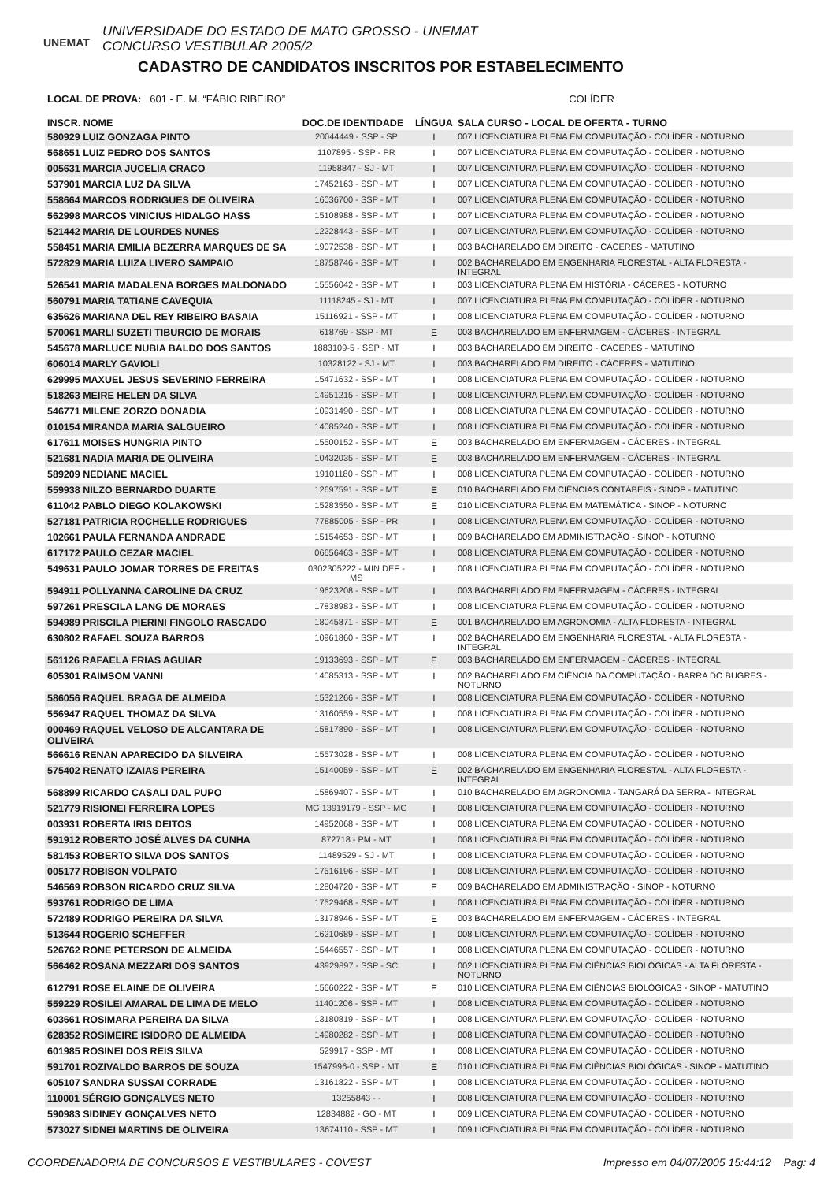UNEMAT
UNIVERSIDADE DO ESTADO DE MATO GROSSO - UNEMAT
CONCURSO VESTIBULAR 2005/2
CADASTRO DE CANDIDATOS INSCRITOS POR ESTABELECIMENTO
LOCAL DE PROVA: 601 - E. M. “FÁBIO RIBEIRO” COLÍDER
| INSCR. NOME | DOC.DE IDENTIDADE | LÍNGUA | SALA CURSO - LOCAL DE OFERTA - TURNO |
| --- | --- | --- | --- |
| 580929 LUIZ GONZAGA PINTO | 20044449 - SSP - SP | I | 007 LICENCIATURA PLENA EM COMPUTAÇÃO - COLÍDER - NOTURNO |
| 568651 LUIZ PEDRO DOS SANTOS | 1107895 - SSP - PR | I | 007 LICENCIATURA PLENA EM COMPUTAÇÃO - COLÍDER - NOTURNO |
| 005631 MARCIA JUCELIA CRACO | 11958847 - SJ - MT | I | 007 LICENCIATURA PLENA EM COMPUTAÇÃO - COLÍDER - NOTURNO |
| 537901 MARCIA LUZ DA SILVA | 17452163 - SSP - MT | I | 007 LICENCIATURA PLENA EM COMPUTAÇÃO - COLÍDER - NOTURNO |
| 558664 MARCOS RODRIGUES DE OLIVEIRA | 16036700 - SSP - MT | I | 007 LICENCIATURA PLENA EM COMPUTAÇÃO - COLÍDER - NOTURNO |
| 562998 MARCOS VINICIUS HIDALGO HASS | 15108988 - SSP - MT | I | 007 LICENCIATURA PLENA EM COMPUTAÇÃO - COLÍDER - NOTURNO |
| 521442 MARIA DE LOURDES NUNES | 12228443 - SSP - MT | I | 007 LICENCIATURA PLENA EM COMPUTAÇÃO - COLÍDER - NOTURNO |
| 558451 MARIA EMILIA BEZERRA MARQUES DE SA | 19072538 - SSP - MT | I | 003 BACHARELADO EM DIREITO - CÁCERES - MATUTINO |
| 572829 MARIA LUIZA LIVERO SAMPAIO | 18758746 - SSP - MT | I | 002 BACHARELADO EM ENGENHARIA FLORESTAL - ALTA FLORESTA - INTEGRAL |
| 526541 MARIA MADALENA BORGES MALDONADO | 15556042 - SSP - MT | I | 003 LICENCIATURA PLENA EM HISTÓRIA - CÁCERES - NOTURNO |
| 560791 MARIA TATIANE CAVEQUIA | 11118245 - SJ - MT | I | 007 LICENCIATURA PLENA EM COMPUTAÇÃO - COLÍDER - NOTURNO |
| 635626 MARIANA DEL REY RIBEIRO BASAIA | 15116921 - SSP - MT | I | 008 LICENCIATURA PLENA EM COMPUTAÇÃO - COLÍDER - NOTURNO |
| 570061 MARLI SUZETI TIBURCIO DE MORAIS | 618769 - SSP - MT | E | 003 BACHARELADO EM ENFERMAGEM - CÁCERES - INTEGRAL |
| 545678 MARLUCE NUBIA BALDO DOS SANTOS | 1883109-5 - SSP - MT | I | 003 BACHARELADO EM DIREITO - CÁCERES - MATUTINO |
| 606014 MARLY GAVIOLI | 10328122 - SJ - MT | I | 003 BACHARELADO EM DIREITO - CÁCERES - MATUTINO |
| 629995 MAXUEL JESUS SEVERINO FERREIRA | 15471632 - SSP - MT | I | 008 LICENCIATURA PLENA EM COMPUTAÇÃO - COLÍDER - NOTURNO |
| 518263 MEIRE HELEN DA SILVA | 14951215 - SSP - MT | I | 008 LICENCIATURA PLENA EM COMPUTAÇÃO - COLÍDER - NOTURNO |
| 546771 MILENE ZORZO DONADIA | 10931490 - SSP - MT | I | 008 LICENCIATURA PLENA EM COMPUTAÇÃO - COLÍDER - NOTURNO |
| 010154 MIRANDA MARIA SALGUEIRO | 14085240 - SSP - MT | I | 008 LICENCIATURA PLENA EM COMPUTAÇÃO - COLÍDER - NOTURNO |
| 617611 MOISES HUNGRIA PINTO | 15500152 - SSP - MT | E | 003 BACHARELADO EM ENFERMAGEM - CÁCERES - INTEGRAL |
| 521681 NADIA MARIA DE OLIVEIRA | 10432035 - SSP - MT | E | 003 BACHARELADO EM ENFERMAGEM - CÁCERES - INTEGRAL |
| 589209 NEDIANE MACIEL | 19101180 - SSP - MT | I | 008 LICENCIATURA PLENA EM COMPUTAÇÃO - COLÍDER - NOTURNO |
| 559938 NILZO BERNARDO DUARTE | 12697591 - SSP - MT | E | 010 BACHARELADO EM CIÊNCIAS CONTÁBEIS - SINOP - MATUTINO |
| 611042 PABLO DIEGO KOLAKOWSKI | 15283550 - SSP - MT | E | 010 LICENCIATURA PLENA EM MATEMÁTICA - SINOP - NOTURNO |
| 527181 PATRICIA ROCHELLE RODRIGUES | 77885005 - SSP - PR | I | 008 LICENCIATURA PLENA EM COMPUTAÇÃO - COLÍDER - NOTURNO |
| 102661 PAULA FERNANDA ANDRADE | 15154653 - SSP - MT | I | 009 BACHARELADO EM ADMINISTRAÇÃO - SINOP - NOTURNO |
| 617172 PAULO CEZAR MACIEL | 06656463 - SSP - MT | I | 008 LICENCIATURA PLENA EM COMPUTAÇÃO - COLÍDER - NOTURNO |
| 549631 PAULO JOMAR TORRES DE FREITAS | 0302305222 - MIN DEF - MS | I | 008 LICENCIATURA PLENA EM COMPUTAÇÃO - COLÍDER - NOTURNO |
| 594911 POLLYANNA CAROLINE DA CRUZ | 19623208 - SSP - MT | I | 003 BACHARELADO EM ENFERMAGEM - CÁCERES - INTEGRAL |
| 597261 PRESCILA LANG DE MORAES | 17838983 - SSP - MT | I | 008 LICENCIATURA PLENA EM COMPUTAÇÃO - COLÍDER - NOTURNO |
| 594989 PRISCILA PIERINI FINGOLO RASCADO | 18045871 - SSP - MT | E | 001 BACHARELADO EM AGRONOMIA - ALTA FLORESTA - INTEGRAL |
| 630802 RAFAEL SOUZA BARROS | 10961860 - SSP - MT | I | 002 BACHARELADO EM ENGENHARIA FLORESTAL - ALTA FLORESTA - INTEGRAL |
| 561126 RAFAELA FRIAS AGUIAR | 19133693 - SSP - MT | E | 003 BACHARELADO EM ENFERMAGEM - CÁCERES - INTEGRAL |
| 605301 RAIMSOM VANNI | 14085313 - SSP - MT | I | 002 BACHARELADO EM CIÊNCIA DA COMPUTAÇÃO - BARRA DO BUGRES - NOTURNO |
| 586056 RAQUEL BRAGA DE ALMEIDA | 15321266 - SSP - MT | I | 008 LICENCIATURA PLENA EM COMPUTAÇÃO - COLÍDER - NOTURNO |
| 556947 RAQUEL THOMAZ DA SILVA | 13160559 - SSP - MT | I | 008 LICENCIATURA PLENA EM COMPUTAÇÃO - COLÍDER - NOTURNO |
| 000469 RAQUEL VELOSO DE ALCANTARA DE OLIVEIRA | 15817890 - SSP - MT | I | 008 LICENCIATURA PLENA EM COMPUTAÇÃO - COLÍDER - NOTURNO |
| 566616 RENAN APARECIDO DA SILVEIRA | 15573028 - SSP - MT | I | 008 LICENCIATURA PLENA EM COMPUTAÇÃO - COLÍDER - NOTURNO |
| 575402 RENATO IZAIAS PEREIRA | 15140059 - SSP - MT | E | 002 BACHARELADO EM ENGENHARIA FLORESTAL - ALTA FLORESTA - INTEGRAL |
| 568899 RICARDO CASALI DAL PUPO | 15869407 - SSP - MT | I | 010 BACHARELADO EM AGRONOMIA - TANGARÁ DA SERRA - INTEGRAL |
| 521779 RISIONEI FERREIRA LOPES | MG 13919179 - SSP - MG | I | 008 LICENCIATURA PLENA EM COMPUTAÇÃO - COLÍDER - NOTURNO |
| 003931 ROBERTA IRIS DEITOS | 14952068 - SSP - MT | I | 008 LICENCIATURA PLENA EM COMPUTAÇÃO - COLÍDER - NOTURNO |
| 591912 ROBERTO JOSÉ ALVES DA CUNHA | 872718 - PM - MT | I | 008 LICENCIATURA PLENA EM COMPUTAÇÃO - COLÍDER - NOTURNO |
| 581453 ROBERTO SILVA DOS SANTOS | 11489529 - SJ - MT | I | 008 LICENCIATURA PLENA EM COMPUTAÇÃO - COLÍDER - NOTURNO |
| 005177 ROBISON VOLPATO | 17516196 - SSP - MT | I | 008 LICENCIATURA PLENA EM COMPUTAÇÃO - COLÍDER - NOTURNO |
| 546569 ROBSON RICARDO CRUZ SILVA | 12804720 - SSP - MT | E | 009 BACHARELADO EM ADMINISTRAÇÃO - SINOP - NOTURNO |
| 593761 RODRIGO DE LIMA | 17529468 - SSP - MT | I | 008 LICENCIATURA PLENA EM COMPUTAÇÃO - COLÍDER - NOTURNO |
| 572489 RODRIGO PEREIRA DA SILVA | 13178946 - SSP - MT | E | 003 BACHARELADO EM ENFERMAGEM - CÁCERES - INTEGRAL |
| 513644 ROGERIO SCHEFFER | 16210689 - SSP - MT | I | 008 LICENCIATURA PLENA EM COMPUTAÇÃO - COLÍDER - NOTURNO |
| 526762 RONE PETERSON DE ALMEIDA | 15446557 - SSP - MT | I | 008 LICENCIATURA PLENA EM COMPUTAÇÃO - COLÍDER - NOTURNO |
| 566462 ROSANA MEZZARI DOS SANTOS | 43929897 - SSP - SC | I | 002 LICENCIATURA PLENA EM CIÊNCIAS BIOLÓGICAS - ALTA FLORESTA - NOTURNO |
| 612791 ROSE ELAINE DE OLIVEIRA | 15660222 - SSP - MT | E | 010 LICENCIATURA PLENA EM CIÊNCIAS BIOLÓGICAS - SINOP - MATUTINO |
| 559229 ROSILEI AMARAL DE LIMA DE MELO | 11401206 - SSP - MT | I | 008 LICENCIATURA PLENA EM COMPUTAÇÃO - COLÍDER - NOTURNO |
| 603661 ROSIMARA PEREIRA DA SILVA | 13180819 - SSP - MT | I | 008 LICENCIATURA PLENA EM COMPUTAÇÃO - COLÍDER - NOTURNO |
| 628352 ROSIMEIRE ISIDORO DE ALMEIDA | 14980282 - SSP - MT | I | 008 LICENCIATURA PLENA EM COMPUTAÇÃO - COLÍDER - NOTURNO |
| 601985 ROSINEI DOS REIS SILVA | 529917 - SSP - MT | I | 008 LICENCIATURA PLENA EM COMPUTAÇÃO - COLÍDER - NOTURNO |
| 591701 ROZIVALDO BARROS DE SOUZA | 1547996-0 - SSP - MT | E | 010 LICENCIATURA PLENA EM CIÊNCIAS BIOLÓGICAS - SINOP - MATUTINO |
| 605107 SANDRA SUSSAI CORRADE | 13161822 - SSP - MT | I | 008 LICENCIATURA PLENA EM COMPUTAÇÃO - COLÍDER - NOTURNO |
| 110001 SÉRGIO GONÇALVES NETO | 13255843 - - | I | 008 LICENCIATURA PLENA EM COMPUTAÇÃO - COLÍDER - NOTURNO |
| 590983 SIDINEY GONÇALVES NETO | 12834882 - GO - MT | I | 009 LICENCIATURA PLENA EM COMPUTAÇÃO - COLÍDER - NOTURNO |
| 573027 SIDNEI MARTINS DE OLIVEIRA | 13674110 - SSP - MT | I | 009 LICENCIATURA PLENA EM COMPUTAÇÃO - COLÍDER - NOTURNO |
COORDENADORIA DE CONCURSOS E VESTIBULARES - COVEST Impresso em 04/07/2005 15:44:12 Pag: 4